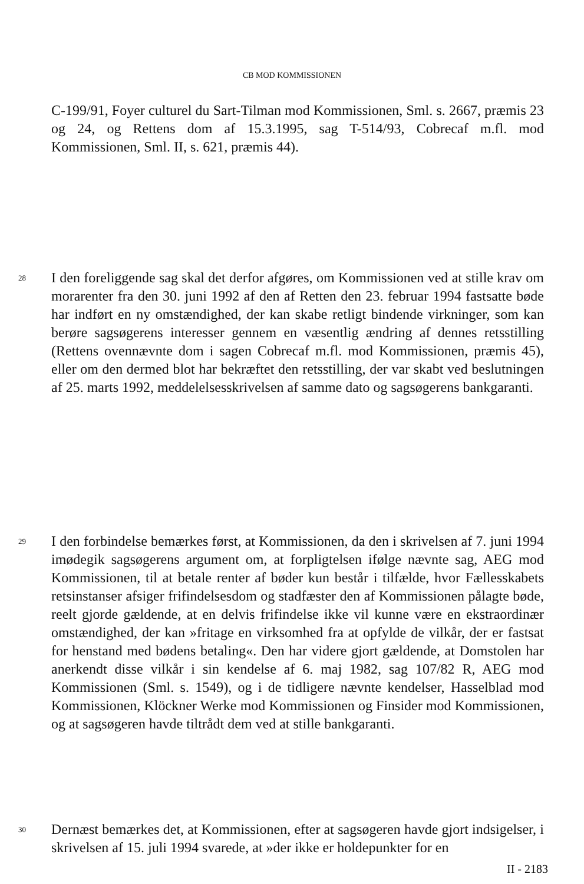CB MOD KOMMISSIONEN
C-199/91, Foyer culturel du Sart-Tilman mod Kommissionen, Sml. s. 2667, præmis 23 og 24, og Rettens dom af 15.3.1995, sag T-514/93, Cobrecaf m.fl. mod Kommissionen, Sml. II, s. 621, præmis 44).
28 I den foreliggende sag skal det derfor afgøres, om Kommissionen ved at stille krav om morarenter fra den 30. juni 1992 af den af Retten den 23. februar 1994 fastsatte bøde har indført en ny omstændighed, der kan skabe retligt bindende virkninger, som kan berøre sagsøgerens interesser gennem en væsentlig ændring af dennes retsstilling (Rettens ovennævnte dom i sagen Cobrecaf m.fl. mod Kommissionen, præmis 45), eller om den dermed blot har bekræftet den retsstilling, der var skabt ved beslutningen af 25. marts 1992, meddelelsesskrivelsen af samme dato og sagsøgerens bankgaranti.
29 I den forbindelse bemærkes først, at Kommissionen, da den i skrivelsen af 7. juni 1994 imødegik sagsøgerens argument om, at forpligtelsen ifølge nævnte sag, AEG mod Kommissionen, til at betale renter af bøder kun består i tilfælde, hvor Fællesskabets retsinstanser afsiger frifindelsesdom og stadfæster den af Kommissionen pålagte bøde, reelt gjorde gældende, at en delvis frifindelse ikke vil kunne være en ekstraordinær omstændighed, der kan »fritage en virksomhed fra at opfylde de vilkår, der er fastsat for henstand med bødens betaling«. Den har videre gjort gældende, at Domstolen har anerkendt disse vilkår i sin kendelse af 6. maj 1982, sag 107/82 R, AEG mod Kommissionen (Sml. s. 1549), og i de tidligere nævnte kendelser, Hasselblad mod Kommissionen, Klöckner Werke mod Kommissionen og Finsider mod Kommissionen, og at sagsøgeren havde tiltrådt dem ved at stille bankgaranti.
30 Dernæst bemærkes det, at Kommissionen, efter at sagsøgeren havde gjort indsigelser, i skrivelsen af 15. juli 1994 svarede, at »der ikke er holdepunkter for en
II - 2183